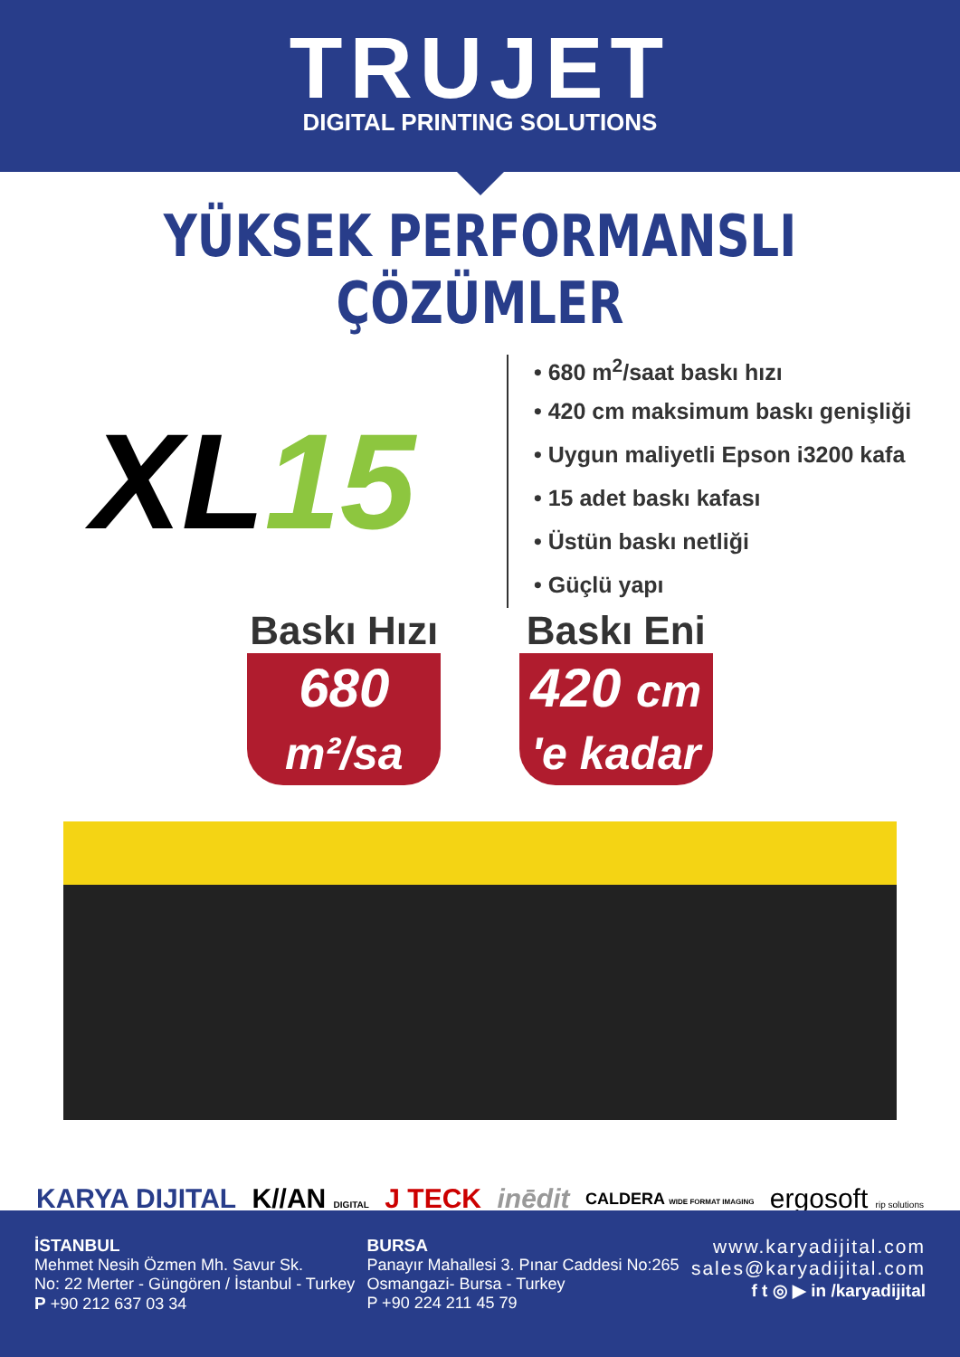TRUJET
DIGITAL PRINTING SOLUTIONS
YÜKSEK PERFORMANSLI ÇÖZÜMLER
XL15
• 680 m<sup>2</sup>/saat baskı hızı
• 420 cm maksimum baskı genişliği
• Uygun maliyetli Epson i3200 kafa
• 15 adet baskı kafası
• Üstün baskı netliği
• Güçlü yapı
Baskı Hızı
680 m²/sa
Baskı Eni
420 cm 'e kadar
KARYA DIJITAL K//AN DIGITAL J TECK inēdit CALDERA WIDE FORMAT IMAGING ergosoft rip solutions
İSTANBUL
Mehmet Nesih Özmen Mh. Savur Sk.
No: 22 Merter - Güngören / İstanbul - Turkey
P +90 212 637 03 34
BURSA
Panayır Mahallesi 3. Pınar Caddesi No:265
Osmangazi- Bursa - Turkey
P +90 224 211 45 79
www.karyadijital.com
sales@karyadijital.com
f t ◎ ▶ in /karyadijital